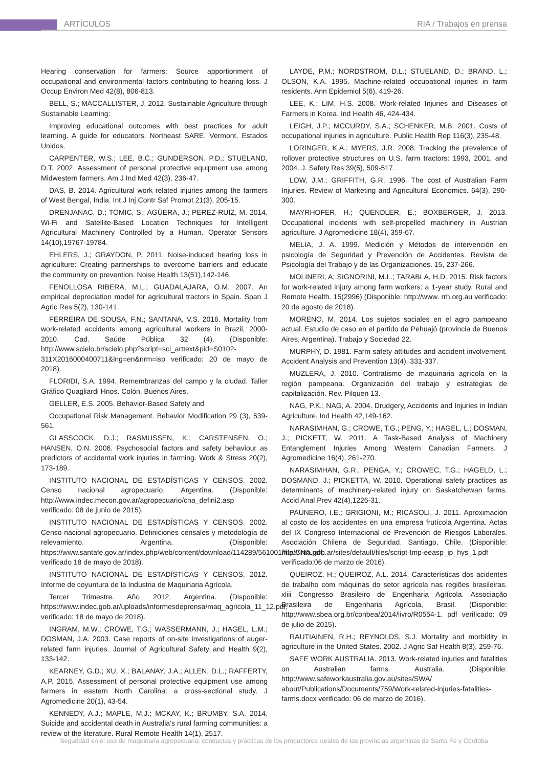ARTÍCULOS RIA / Trabajos en prensa
Hearing conservation for farmers: Source apportionment of occupational and environmental factors contributing to hearing loss. J Occup Environ Med 42(8), 806-813.
BELL, S.; MACCALLISTER, J. 2012. Sustainable Agriculture through Sustainable Learning:
Improving educational outcomes with best practices for adult learning. A guide for educators. Northeast SARE. Vermont, Estados Unidos.
CARPENTER, W.S.; LEE, B.C.; GUNDERSON, P.D.; STUELAND, D.T. 2002. Assessment of personal protective equipment use among Midwestern farmers. Am J Ind Med 42(3), 236-47.
DAS, B. 2014. Agricultural work related injuries among the farmers of West Bengal, India. Int J Inj Contr Saf Promot 21(3), 205-15.
DRENJANAC, D.; TOMIC, S.; AGÜERA, J.; PEREZ-RUIZ, M. 2014. Wi-Fi and Satellite-Based Location Techniques for Intelligent Agricultural Machinery Controlled by a Human. Operator Sensors 14(10),19767-19784.
EHLERS, J.; GRAYDON, P. 2011. Noise-induced hearing loss in agriculture: Creating partnerships to overcome barriers and educate the community on prevention. Noise Health 13(51),142-146.
FENOLLOSA RIBERA, M.L.; GUADALAJARA, O.M. 2007. An empirical depreciation model for agricultural tractors in Spain. Span J Agric Res 5(2), 130-141.
FERREIRA DE SOUSA, F.N.; SANTANA, V.S. 2016. Mortality from work-related accidents among agricultural workers in Brazil, 2000-2010. Cad. Saúde Pública 32 (4). (Disponible: http://www.scielo.br/scielo.php?script=sci_arttext&pid=S0102-311X2016000400711&lng=en&nrm=iso verificado: 20 de mayo de 2018).
FLORIDI, S.A. 1994. Remembranzas del campo y la ciudad. Taller Gráfico Quagliardi Hnos. Colón, Buenos Aires.
GELLER, E.S. 2005. Behavior-Based Safety and
Occupational Risk Management. Behavior Modification 29 (3), 539-561.
GLASSCOCK, D.J.; RASMUSSEN, K.; CARSTENSEN, O.; HANSEN, O.N. 2006. Psychosocial factors and safety behaviour as predictors of accidental work injuries in farming. Work & Stress 20(2), 173-189.
INSTITUTO NACIONAL DE ESTADÍSTICAS Y CENSOS. 2002. Censo nacional agropecuario. Argentina. (Disponible: http://www.indec.mecon.gov.ar/agropecuario/cna_defini2.asp verificado: 08 de junio de 2015).
INSTITUTO NACIONAL DE ESTADÍSTICAS Y CENSOS. 2002. Censo nacional agropecuario. Definiciones censales y metodología de relevamiento. Argentina. (Disponible: https://www.santafe.gov.ar/index.php/web/content/download/114289/561001/file/CNA.pdf verificado 18 de mayo de 2018).
INSTITUTO NACIONAL DE ESTADÍSTICAS Y CENSOS. 2012. Informe de coyuntura de la Industria de Maquinaria Agrícola.
Tercer Trimestre. Año 2012. Argentina. (Disponible: https://www.indec.gob.ar/uploads/informesdeprensa/maq_agricola_11_12.pdf, verificado: 18 de mayo de 2018).
INGRAM, M.W.; CROWE, T.G.; WASSERMANN, J.; HAGEL, L.M.; DOSMAN, J.A. 2003. Case reports of on-site investigations of auger-related farm injuries. Journal of Agricultural Safety and Health 9(2), 133-142.
KEARNEY, G.D.; XU, X.; BALANAY, J.A.; ALLEN, D.L.; RAFFERTY, A.P. 2015. Assessment of personal protective equipment use among farmers in eastern North Carolina: a cross-sectional study. J Agromedicine 20(1), 43-54.
KENNEDY, A.J.; MAPLE, M.J.; MCKAY, K.; BRUMBY, S.A. 2014. Suicide and accidental death in Australia’s rural farming communities: a review of the literature. Rural Remote Health 14(1), 2517.
LAYDE, P.M.; NORDSTROM, D.L.; STUELAND, D.; BRAND, L.; OLSON, K.A. 1995. Machine-related occupational injuries in farm residents. Ann Epidemiol 5(6), 419-26.
LEE, K.; LIM, H.S. 2008. Work-related Injuries and Diseases of Farmers in Korea. Ind Health 46, 424-434.
LEIGH, J.P.; MCCURDY, S.A.; SCHENKER, M.B. 2001. Costs of occupational injuries in agriculture. Public Health Rep 116(3), 235-48.
LORINGER, K.A.; MYERS, J.R. 2008. Tracking the prevalence of rollover protective structures on U.S. farm tractors: 1993, 2001, and 2004. J. Safety Res 39(5), 509-517.
LOW, J.M.; GRIFFITH, G.R. 1996. The cost of Australian Farm Injuries. Review of Marketing and Agricultural Economics. 64(3), 290-300.
MAYRHOFER, H.; QUENDLER, E.; BOXBERGER, J. 2013. Occupational incidents with self-propelled machinery in Austrian agriculture. J Agromedicine 18(4), 359-67.
MELIA, J. A. 1999. Medición y Métodos de intervención en psicología de Seguridad y Prevención de Accidentes. Revista de Psicología del Trabajo y de las Organizaciones. 15, 237-266.
MOLINERI, A; SIGNORINI, M.L.; TARABLA, H.D. 2015. Risk factors for work-related injury among farm workers: a 1-year study. Rural and Remote Health. 15(2996) (Disponible: http://www. rrh.org.au verificado: 20 de agosto de 2018).
MORENO, M. 2014. Los sujetos sociales en el agro pampeano actual. Estudio de caso en el partido de Pehuajó (provincia de Buenos Aires, Argentina). Trabajo y Sociedad 22.
MURPHY, D. 1981. Farm safety attitudes and accident involvement. Accident Analysis and Prevention 13(4), 331-337.
MUZLERA, J. 2010. Contratismo de maquinaria agrícola en la región pampeana. Organización del trabajo y estrategias de capitalización. Rev. Pilquen 13.
NAG, P.K.; NAG, A. 2004. Drudgery, Accidents and Injuries in Indian Agriculture. Ind Health 42,149-162.
NARASIMHAN, G.; CROWE, T.G.; PENG, Y.; HAGEL, L.; DOSMAN, J.; PICKETT, W. 2011. A Task-Based Analysis of Machinery Entanglement Injuries Among Western Canadian Farmers. J Agromedicine 16(4), 261-270.
NARASIMHAN, G.R.; PENGA, Y.; CROWEC, T.G.; HAGELD, L.; DOSMAND, J.; PICKETTA, W. 2010. Operational safety practices as determinants of machinery-related injury on Saskatchewan farms. Accid Anal Prev 42(4),1226-31.
PAUNERO, I.E.; GRIGIONI, M.; RICASOLI, J. 2011. Aproximación al costo de los accidentes en una empresa frutícola Argentina. Actas del IX Congreso Internacional de Prevención de Riesgos Laborales. Asociación Chilena de Seguridad. Santiago, Chile. (Disponible: http://inta.gob.ar/sites/default/files/script-tmp-eeasp_ip_hys_1.pdf verificado:06 de marzo de 2016).
QUEIROZ, H.; QUEIROZ, A.L. 2014. Características dos acidentes de trabalho com máquinas do setor agrícola nas regiões brasileiras. xliii Congresso Brasileiro de Engenharia Agrícola. Associação Brasileira de Engenharia Agrícola, Brasil. (Disponible: http://www.sbea.org.br/conbea/2014/livro/R0554-1. pdf verificado: 09 de julio de 2015).
RAUTIAINEN, R.H.; REYNOLDS, S.J. Mortality and morbidity in agriculture in the United States. 2002. J Agric Saf Health 8(3), 259-76.
SAFE WORK AUSTRALIA. 2013. Work-related injuries and fatalities on Australian farms. Australia. (Disponible: http://www.safeworkaustralia.gov.au/sites/SWA/ about/Publications/Documents/759/Work-related-injuries-fatalities-farms.docx verificado: 06 de marzo de 2016).
Seguridad en el uso de maquinaria agropecuaria: conductas y prácticas de los productores rurales de las provincias argentinas de Santa Fe y Córdoba